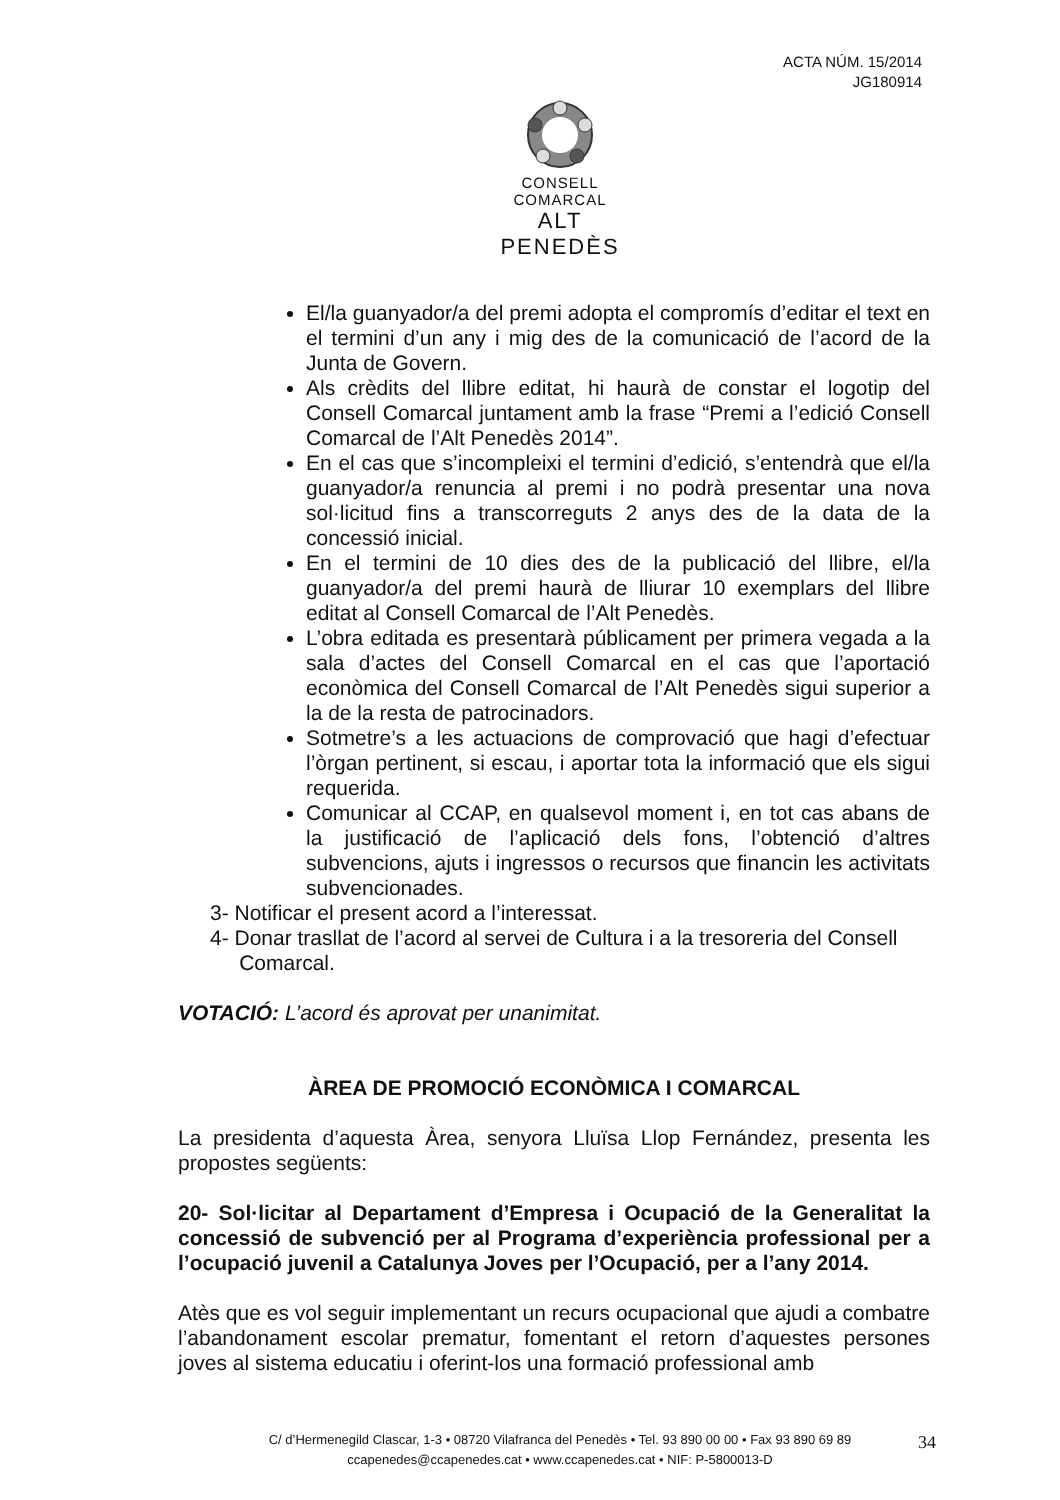ACTA NÚM. 15/2014
JG180914
CONSELL COMARCAL
ALT PENEDÈS
El/la guanyador/a del premi adopta el compromís d’editar el text en el termini d’un any i mig des de la comunicació de l’acord de la Junta de Govern.
Als crèdits del llibre editat, hi haurà de constar el logotip del Consell Comarcal juntament amb la frase “Premi a l’edició Consell Comarcal de l’Alt Penedès 2014”.
En el cas que s’incompleixi el termini d’edició, s’entendrà que el/la guanyador/a renuncia al premi i no podrà presentar una nova sol·licitud fins a transcorreguts 2 anys des de la data de la concessió inicial.
En el termini de 10 dies des de la publicació del llibre, el/la guanyador/a del premi haurà de lliurar 10 exemplars del llibre editat al Consell Comarcal de l’Alt Penedès.
L’obra editada es presentarà públicament per primera vegada a la sala d’actes del Consell Comarcal en el cas que l’aportació econòmica del Consell Comarcal de l’Alt Penedès sigui superior a la de la resta de patrocinadors.
Sotmetre’s a les actuacions de comprovació que hagi d’efectuar l’òrgan pertinent, si escau, i aportar tota la informació que els sigui requerida.
Comunicar al CCAP, en qualsevol moment i, en tot cas abans de la justificació de l’aplicació dels fons, l’obtenció d’altres subvencions, ajuts i ingressos o recursos que financin les activitats subvencionades.
3- Notificar el present acord a l’interessat.
4- Donar trasllat de l’acord al servei de Cultura i a la tresoreria del Consell
Comarcal.
VOTACIÓ: L’acord és aprovat per unanimitat.
ÀREA DE PROMOCIÓ ECONÒMICA I COMARCAL
La presidenta d’aquesta Àrea, senyora Lluïsa Llop Fernández, presenta les propostes següents:
20- Sol·licitar al Departament d’Empresa i Ocupació de la Generalitat la concessió de subvenció per al Programa d’experiència professional per a l’ocupació juvenil a Catalunya Joves per l’Ocupació, per a l’any 2014.
Atès que es vol seguir implementant un recurs ocupacional que ajudi a combatre l’abandonament escolar prematur, fomentant el retorn d’aquestes persones joves al sistema educatiu i oferint-los una formació professional amb
C/ d’Hermenegild Clascar, 1-3 • 08720 Vilafranca del Penedès • Tel. 93 890 00 00 • Fax 93 890 69 89
ccapenedes@ccapenedes.cat • www.ccapenedes.cat • NIF: P-5800013-D
34